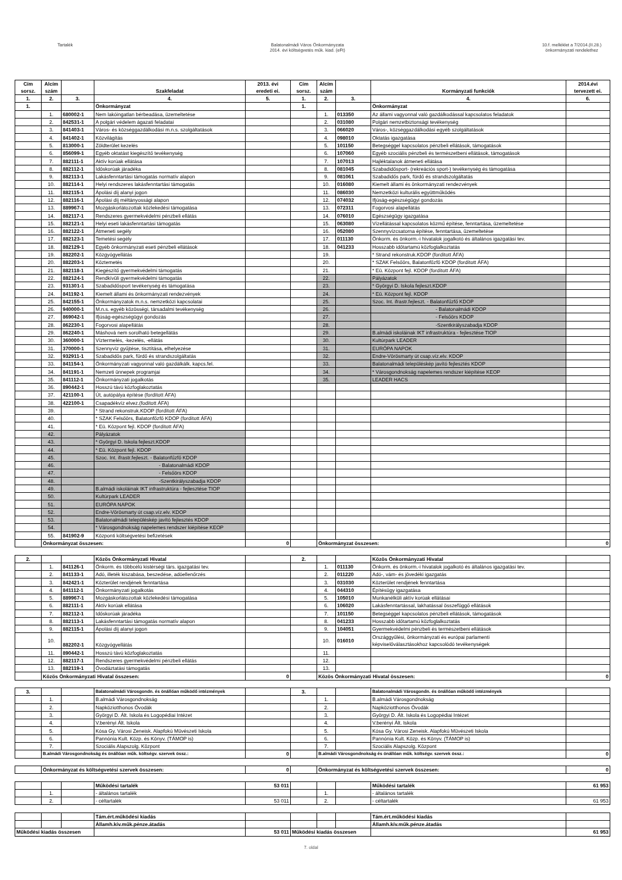Tartalék Balatonalmádi Város Önkormányzata
2014. évi költségvetés műk. kiad. (eFt)
10.f. melléklet a 7/2014.(II.28.)
önkormányzati rendelethez
| Cím sorsz. | Alcím szám | | Szakfeladat | 2013. évi eredeti ei. | Cím sorsz. | Alcím szám | | Kormányzati funkciók | 2014.évi tervezett ei. |
| --- | --- | --- | --- | --- | --- | --- | --- | --- | --- |
| 1. | 2. | 3. | 4. | 5. | 1. | 2. | 3. | 4. | 6. |
| 1. | | | Önkormányzat | | 1. | | | Önkormányzat | |
| | 1. | 680002-1 | Nem lakóingatlan bérbeadása, üzemeltetése | | | 1. | 013350 | Az állami vagyonnal való gazdálkodással kapcsolatos feladatok | |
| | 2. | 842531-1 | A polgári védelem ágazati feladatai | | | 2. | 031080 | Polgári nemzetbiztonsági tevékenység | |
| | 3. | 841403-1 | Város- és községgazdálkodási m.n.s. szolgáltatások | | | 3. | 066020 | Város-, községgazdálkodási egyéb szolgáltatások | |
| | 4. | 841402-1 | Közvilágítás | | | 4. | 098010 | Oktatás igazgatása | |
| | 5. | 813000-1 | Zöldterület kezelés | | | 5. | 101150 | Betegséggel kapcsolatos pénzbeli ellátások, támogatások | |
| | 6. | 856099-1 | Egyéb oktatást kiegészítő tevékenység | | | 6. | 107060 | Egyéb szociális pénzbeli és természetbeni ellátások, támogatások | |
| | 7. | 882111-1 | Aktív korúak ellátása | | | 7. | 107013 | Hajléktalanok átmeneti ellátása | |
| | 8. | 882112-1 | Időskorúak járadéka | | | 8. | 081045 | Szabadidősport- (rekreációs sport-) tevékenység és támogatása | |
| | 9. | 882113-1 | Lakásfenntartási támogatás normatív alapon | | | 9. | 081061 | Szabadidős park, fürdő és strandszolgáltatás | |
| | 10. | 882114-1 | Helyi rendszeres lakásfenntartási támogatás | | | 10. | 016080 | Kiemelt állami és önkormányzati rendezvények | |
| | 11. | 882115-1 | Ápolási díj alanyi jogon | | | 11. | 086030 | Nemzetközi kulturális együttműködés | |
| | 12. | 882116-1 | Ápolási díj méltányossági alapon | | | 12. | 074032 | Ifjúság-egészségügyi gondozás | |
| | 13. | 889967-1 | Mozgáskorlátozottak közlekedési támogatása | | | 13. | 072311 | Fogorvosi alapellátás | |
| | 14. | 882117-1 | Rendszeres gyermekvédelmi pénzbeli ellátás | | | 14. | 076010 | Egészségügy igazgatása | |
| | 15. | 882121-1 | Helyi eseti lakásfenntartási támogatás | | | 15. | 063080 | Vízellátással kapcsolatos közmű építése, fenntartása, üzemeltetése | |
| | 16. | 882122-1 | Átmeneti segély | | | 16. | 052080 | Szennyvízcsatorna építése, fenntartása, üzemeltetése | |
| | 17. | 882123-1 | Temetési segély | | | 17. | 011130 | Önkorm. és önkorm.-i hivatalok jogalkotó és általános igazgatási tev. | |
| | 18. | 882129-1 | Egyéb önkormányzati eseti pénzbeli ellátások | | | 18. | 041233 | Hosszabb időtartamú közfoglalkoztatás | |
| | 19. | 882202-1 | Közgyógyellátás | | | 19. | | * Strand rekonstruk.KDOP (fordított ÁFA) | |
| | 20. | 882203-1 | Köztemetés | | | 20. | | * SZAK Felsőörs, Balatonfőzfő KDOP (fordított ÁFA) | |
| | 21. | 882118-1 | Kiegészítő gyermekvédelmi támogatás | | | 21. | | * Eü. Központ fejl. KDOP (fordított ÁFA) | |
| | 22. | 882124-1 | Rendkívüli gyermekvédelmi támogatás | | | 22. | | Pályázatok | |
| | 23. | 931301-1 | Szabadidősport tevékenység és támogatása | | | 23. | | * Györgyi D. Iskola fejleszt.KDOP | |
| | 24. | 841192-1 | Kiemelt állami és önkormányzati rendezvények | | | 24. | | * Eü. Központ fejl. KDOP | |
| | 25. | 842155-1 | Önkormányzatok m.n.s. nemzetközi kapcsolatai | | | 25. | | Szoc. Int. ifrastr.fejleszt. - Balatonfűzfő KDOP | |
| | 26. | 940000-1 | M.n.s. egyéb közösségi, társadalmi tevékenység | | | 26. | | - Balatonalmádi KDOP | |
| | 27. | 869042-1 | Ifjúság-egészségügyi gondozás | | | 27. | | - Felsőörs KDOP | |
| | 28. | 862230-1 | Fogorvosi alapellátás | | | 28. | | -Szentkirályszabadja KDOP | |
| | 29. | 862240-1 | Máshová nem sorolható betegellátás | | | 29. | | B.almádi iskoláinak IKT infrastruktúra - fejlesztése TIOP | |
| | 30. | 360000-1 | Víztermelés, -kezelés, -ellátás | | | 30. | | Kultúrpark LEADER | |
| | 31. | 370000-1 | Szennyvíz gyűjtése, tisztítása, elhelyezése | | | 31. | | EURÓPA NAPOK | |
| | 32. | 932911-1 | Szabadidős park, fürdő és strandszolgáltatás | | | 32. | | Endre-Vörösmarty út csap.víz.elv. KDOP | |
| | 33. | 841154-1 | Önkormányzati vagyonnal való gazdálkálk. kapcs.fel. | | | 33. | | Balatonalmádi településkép javító fejlesztés KDOP | |
| | 34. | 841191-1 | Nemzeti ünnepek programjai | | | 34. | | * Városgondnokság napelemes rendszer kiépítése KEOP | |
| | 35. | 841112-1 | Önkormányzati jogalkotás | | | 35. | | LEADER HACS | |
| | 36. | 890442-1 | Hosszú távú közfoglakoztatás | | | | | | |
| | 37. | 421100-1 | Út, autópálya építése (fordított ÁFA) | | | | | | |
| | 38. | 422100-1 | Csapadékvíz elvez.(fodított ÁFA) | | | | | | |
| | 39. | | * Strand rekonstruk.KDOP (fordított ÁFA) | | | | | | |
| | 40. | | * SZAK Felsőörs, Balatonfőzfő KDOP (fordított ÁFA) | | | | | | |
| | 41. | | * Eü. Központ fejl. KDOP (fordított ÁFA) | | | | | | |
| | 42. | | Pályázatok | | | | | | |
| | 43. | | * Györgyi D. Iskola fejleszt.KDOP | | | | | | |
| | 44. | | * Eü. Központ fejl. KDOP | | | | | | |
| | 45. | | Szoc. Int. ifrastr.fejleszt. - Balatonfűzfő KDOP | | | | | | |
| | 46. | | - Balatonalmádi KDOP | | | | | | |
| | 47. | | - Felsőörs KDOP | | | | | | |
| | 48. | | -Szentkirályszabadja KDOP | | | | | | |
| | 49. | | B.almádi iskoláinak IKT infrastruktúra - fejlesztése TIOP | | | | | | |
| | 50. | | Kultúrpark LEADER | | | | | | |
| | 51. | | EURÓPA NAPOK | | | | | | |
| | 52. | | Endre-Vörösmarty út csap.víz.elv. KDOP | | | | | | |
| | 53. | | Balatonalmádi településkép javító fejlesztés KDOP | | | | | | |
| | 54. | | * Városgondnokság napelemes rendszer kiépítése KEOP | | | | | | |
| | 55. | 841902-9 | Központi költségvetési befizetések | | | | | | |
| | Önkormányzat összesen: | | | 0 | | Önkormányzat összesen: | | | 0 |
| 2. | | | Közös Önkormányzati Hivatal | | 2. | | | Közös Önkormányzati Hivatal | |
| | 1. | 841126-1 | Önkorm. és többcélú kistérségi társ. igazgatási tev. | | | 1. | 011130 | Önkorm. és önkorm.-i hivatalok jogalkotó és általános igazgatási tev. | |
| | 2. | 841133-1 | Adó, illeték kiszabása, beszedése, adóellenőrzés | | | 2. | 011220 | Adó-, vám- és jövedéki igazgatás | |
| | 3. | 842421-1 | Közterület rendjének fenntartása | | | 3. | 031030 | Közterület rendjének fenntartása | |
| | 4. | 841112-1 | Önkormányzati jogalkotás | | | 4. | 044310 | Építésügy igazgatása | |
| | 5. | 889967-1 | Mozgáskorlátozottak közlekedési támogatása | | | 5. | 105010 | Munkanélküli aktív korúak ellátásai | |
| | 6. | 882111-1 | Aktív korúak ellátása | | | 6. | 106020 | Lakásfenntartással, lakhatással összefüggő ellátások | |
| | 7. | 882112-1 | Időskorúak járadéka | | | 7. | 101150 | Betegséggel kapcsolatos pénzbeli ellátások, támogatások | |
| | 8. | 882113-1 | Lakásfenntartási támogatás normatív alapon | | | 8. | 041233 | Hosszabb időtartamú közfoglalkoztatás | |
| | 9. | 882115-1 | Ápolási díj alanyi jogon | | | 9. | 104051 | Gyermekvédelmi pénzbeli és természetbeni ellátások | |
| | 10. | 882202-1 | Közgyógyellátás | | | 10. | 016010 | Országgyűlési, önkormányzati és európai parlamenti képviselőválasztásokhoz kapcsolódó tevékenységek | |
| | 11. | 890442-1 | Hosszú távú közfoglakoztatás | | | 11. | | | |
| | 12. | 882117-1 | Rendszeres gyermekvédelmi pénzbeli ellátás | | | 12. | | | |
| | 13. | 882119-1 | Óvodáztatási támogatás | | | 13. | | | |
| | Közös Önkormányzati Hivatal összesen: | | | 0 | | Közös Önkormányzati Hivatal összesen: | | | 0 |
| 3. | | | Balatonalmádi Városgondn. és önállóan működő intézmények | | 3. | | | Balatonalmádi Városgondn. és önállóan működő intézmények | |
| | 1. | | B.almádi Városgondnokság | | | 1. | | B.almádi Városgondnokság | |
| | 2. | | Napköziotthonos Óvodák | | | 2. | | Napköziotthonos Óvodák | |
| | 3. | | Györgyi D. Ált. Iskola és Logopédiai Intézet | | | 3. | | Györgyi D. Ált. Iskola és Logopédiai Intézet | |
| | 4. | | V.berényi Ált. Iskola | | | 4. | | V.berényi Ált. Iskola | |
| | 5. | | Kósa Gy. Városi Zeneisk. Alapfokú Müvészeti Iskola | | | 5. | | Kósa Gy. Városi Zeneisk. Alapfokú Müvészeti Iskola | |
| | 6. | | Pannónia Kult. Közp. és Könyv. (TÁMOP is) | | | 6. | | Pannónia Kult. Közp. és Könyv. (TÁMOP is) | |
| | 7. | | Szociális Alapszolg. Központ | | | 7. | | Szociális Alapszolg. Központ | |
| | B.almádi Városgondnokság és önállóan műk. költségv. szervek össz.: | | | 0 | | B.almádi Városgondnokság és önállóan műk. költségv. szervek össz.: | | | 0 |
| | Önkormányzat és költségvetési szervek összesen: | | | 0 | | Önkormányzat és költségvetési szervek összesen: | | | 0 |
| | | | Működési tartalék | 53 011 | | | | Működési tartalék | 61 953 |
| | 1. | | - általános tartalék | | | 1. | | - általános tartalék | |
| | 2. | | - céltartalék | 53 011 | | 2. | | - céltartalék | 61 953 |
| | | | Tám.ért.működési kiadás | | | | | Tám.ért.működési kiadás | |
| | | | Államh.kív.műk.pénze.átadás | | | | | Államh.kív.műk.pénze.átadás | |
| Működési kiadás összesen | | | | 53 011 | Működési kiadás összesen | | | | 61 953 |
7. oldal